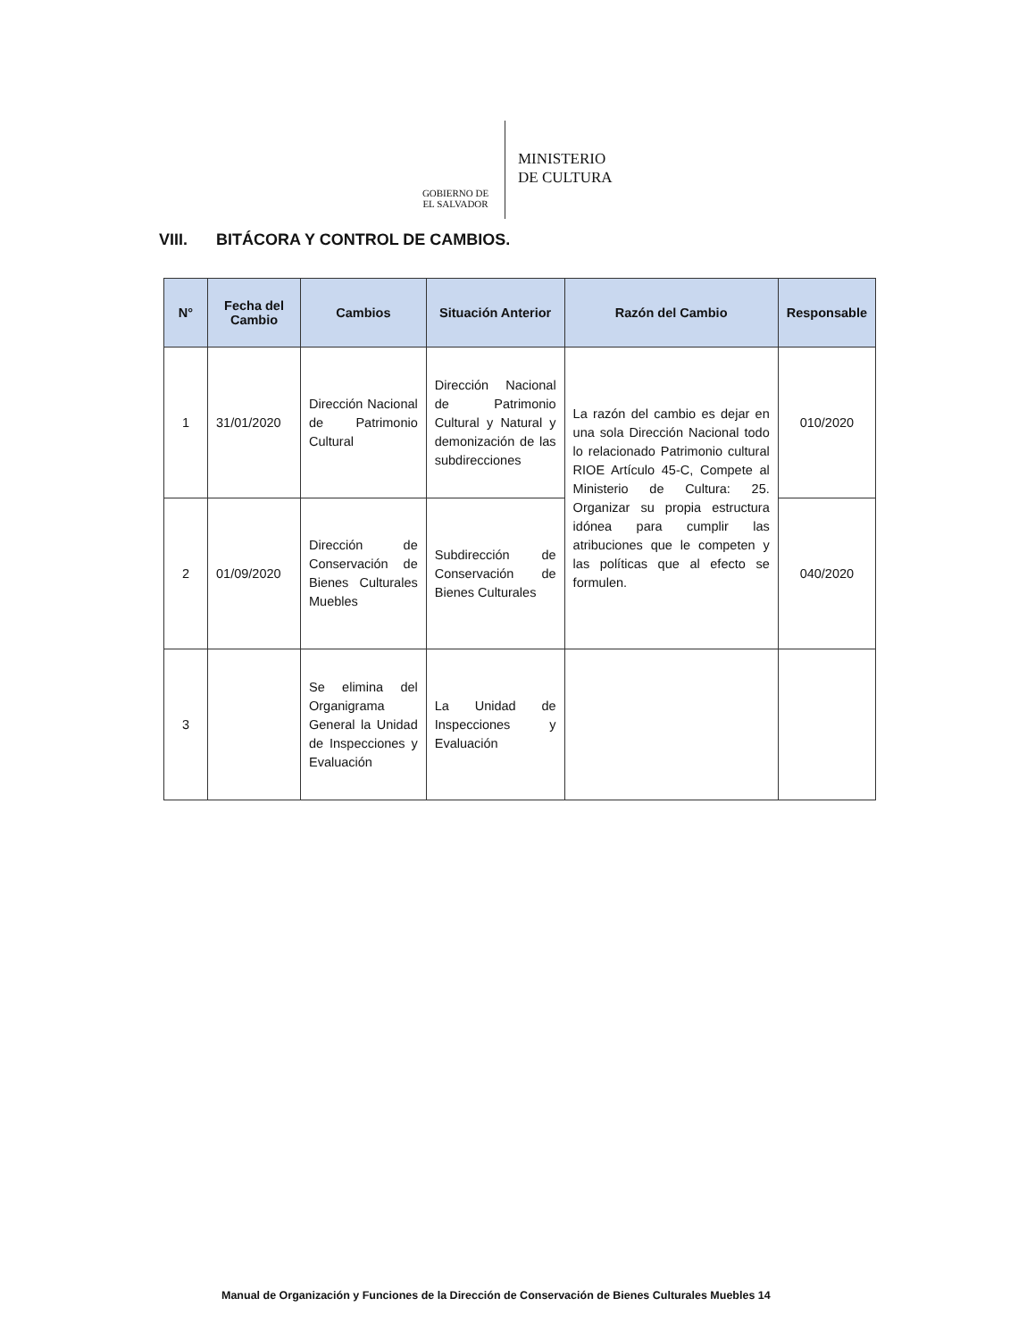GOBIERNO DE
EL SALVADOR
MINISTERIO
DE CULTURA
VIII. BITÁCORA Y CONTROL DE CAMBIOS.
| N° | Fecha del Cambio | Cambios | Situación Anterior | Razón del Cambio | Responsable |
| --- | --- | --- | --- | --- | --- |
| 1 | 31/01/2020 | Dirección Nacional de Patrimonio Cultural | Dirección Nacional de Patrimonio Cultural y Natural y demonización de las subdirecciones | La razón del cambio es dejar en una sola Dirección Nacional todo lo relacionado Patrimonio cultural RIOE Artículo 45-C, Compete al Ministerio de Cultura: 25. Organizar su propia estructura idónea para cumplir las atribuciones que le competen y las políticas que al efecto se formulen. | 010/2020 |
| 2 | 01/09/2020 | Dirección de Conservación de Bienes Culturales Muebles | Subdirección de Conservación de Bienes Culturales | | 040/2020 |
| 3 | | Se elimina del Organigrama General la Unidad de Inspecciones y Evaluación | La Unidad de Inspecciones y Evaluación | | |
Manual de Organización y Funciones de la Dirección de Conservación de Bienes Culturales Muebles 14